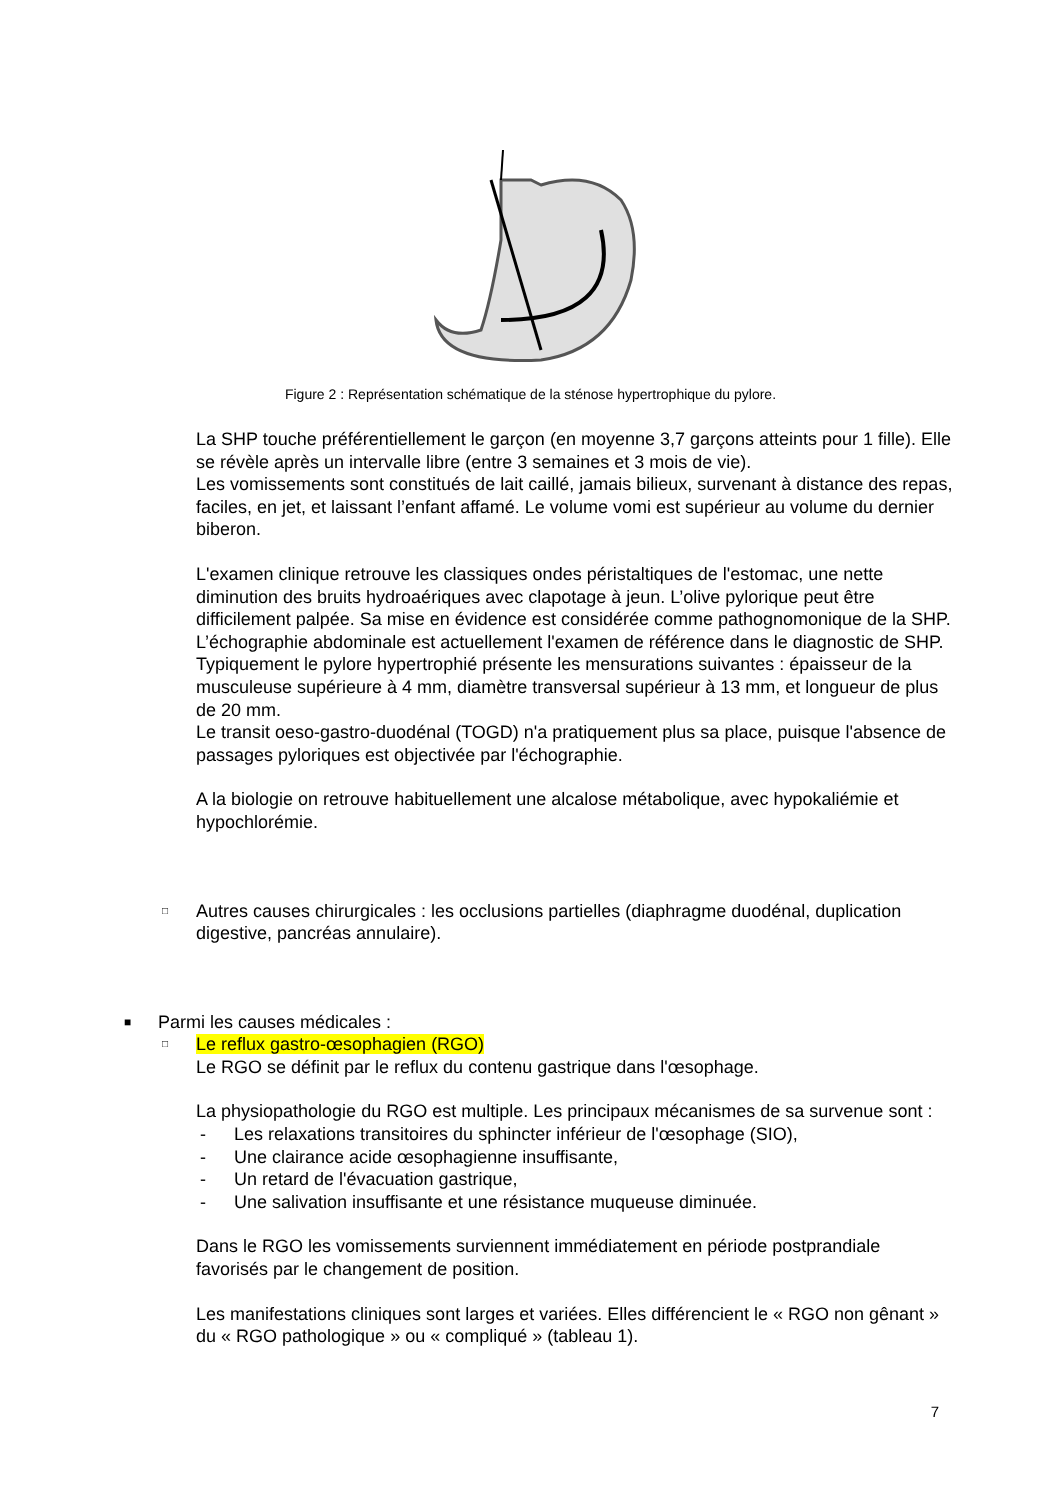Figure 2 : Représentation schématique de la sténose hypertrophique du pylore.
La SHP touche préférentiellement le garçon (en moyenne 3,7 garçons atteints pour 1 fille). Elle se révèle après un intervalle libre (entre 3 semaines et 3 mois de vie).
Les vomissements sont constitués de lait caillé, jamais bilieux, survenant à distance des repas, faciles, en jet, et laissant l’enfant affamé. Le volume vomi est supérieur au volume du dernier biberon.
L'examen clinique retrouve les classiques ondes péristaltiques de l'estomac, une nette diminution des bruits hydroaériques avec clapotage à jeun. L’olive pylorique peut être difficilement palpée. Sa mise en évidence est considérée comme pathognomonique de la SHP.
L’échographie abdominale est actuellement l'examen de référence dans le diagnostic de SHP. Typiquement le pylore hypertrophié présente les mensurations suivantes : épaisseur de la musculeuse supérieure à 4 mm, diamètre transversal supérieur à 13 mm, et longueur de plus de 20 mm.
Le transit oeso-gastro-duodénal (TOGD) n'a pratiquement plus sa place, puisque l'absence de passages pyloriques est objectivée par l'échographie.
A la biologie on retrouve habituellement une alcalose métabolique, avec hypokaliémie et hypochlorémie.
□ Autres causes chirurgicales : les occlusions partielles (diaphragme duodénal, duplication digestive, pancréas annulaire).
■ Parmi les causes médicales :
□ Le reflux gastro-œsophagien (RGO)
Le RGO se définit par le reflux du contenu gastrique dans l'œsophage.
La physiopathologie du RGO est multiple. Les principaux mécanismes de sa survenue sont :
- Les relaxations transitoires du sphincter inférieur de l'œsophage (SIO),
- Une clairance acide œsophagienne insuffisante,
- Un retard de l'évacuation gastrique,
- Une salivation insuffisante et une résistance muqueuse diminuée.
Dans le RGO les vomissements surviennent immédiatement en période postprandiale favorisés par le changement de position.
Les manifestations cliniques sont larges et variées. Elles différencient le « RGO non gênant » du « RGO pathologique » ou « compliqué » (tableau 1).
7